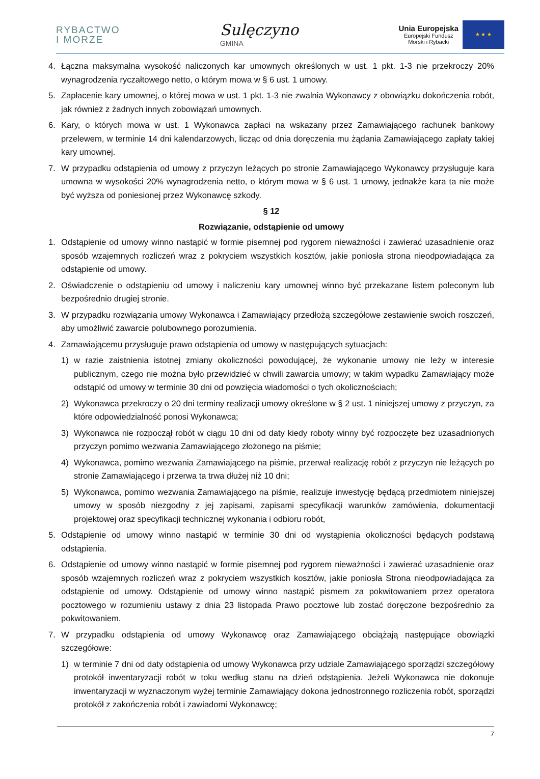RYBACTWO
I MORZE
Sulęczyno
GMINA
Unia Europejska
Europejski Fundusz
Morski i Rybacki
★ ★ ★
4. Łączna maksymalna wysokość naliczonych kar umownych określonych w ust. 1 pkt. 1-3 nie przekroczy 20% wynagrodzenia ryczałtowego netto, o którym mowa w § 6 ust. 1 umowy.
5. Zapłacenie kary umownej, o której mowa w ust. 1 pkt. 1-3 nie zwalnia Wykonawcy z obowiązku dokończenia robót, jak również z żadnych innych zobowiązań umownych.
6. Kary, o których mowa w ust. 1 Wykonawca zapłaci na wskazany przez Zamawiającego rachunek bankowy przelewem, w terminie 14 dni kalendarzowych, licząc od dnia doręczenia mu żądania Zamawiającego zapłaty takiej kary umownej.
7. W przypadku odstąpienia od umowy z przyczyn leżących po stronie Zamawiającego Wykonawcy przysługuje kara umowna w wysokości 20% wynagrodzenia netto, o którym mowa w § 6 ust. 1 umowy, jednakże kara ta nie może być wyższa od poniesionej przez Wykonawcę szkody.
§ 12
Rozwiązanie, odstąpienie od umowy
1. Odstąpienie od umowy winno nastąpić w formie pisemnej pod rygorem nieważności i zawierać uzasadnienie oraz sposób wzajemnych rozliczeń wraz z pokryciem wszystkich kosztów, jakie poniosła strona nieodpowiadająca za odstąpienie od umowy.
2. Oświadczenie o odstąpieniu od umowy i naliczeniu kary umownej winno być przekazane listem poleconym lub bezpośrednio drugiej stronie.
3. W przypadku rozwiązania umowy Wykonawca i Zamawiający przedłożą szczegółowe zestawienie swoich roszczeń, aby umożliwić zawarcie polubownego porozumienia.
4. Zamawiającemu przysługuje prawo odstąpienia od umowy w następujących sytuacjach:
1) w razie zaistnienia istotnej zmiany okoliczności powodującej, że wykonanie umowy nie leży w interesie publicznym, czego nie można było przewidzieć w chwili zawarcia umowy; w takim wypadku Zamawiający może odstąpić od umowy w terminie 30 dni od powzięcia wiadomości o tych okolicznościach;
2) Wykonawca przekroczy o 20 dni terminy realizacji umowy określone w § 2 ust. 1 niniejszej umowy z przyczyn, za które odpowiedzialność ponosi Wykonawca;
3) Wykonawca nie rozpoczął robót w ciągu 10 dni od daty kiedy roboty winny być rozpoczęte bez uzasadnionych przyczyn pomimo wezwania Zamawiającego złożonego na piśmie;
4) Wykonawca, pomimo wezwania Zamawiającego na piśmie, przerwał realizację robót z przyczyn nie leżących po stronie Zamawiającego i przerwa ta trwa dłużej niż 10 dni;
5) Wykonawca, pomimo wezwania Zamawiającego na piśmie, realizuje inwestycję będącą przedmiotem niniejszej umowy w sposób niezgodny z jej zapisami, zapisami specyfikacji warunków zamówienia, dokumentacji projektowej oraz specyfikacji technicznej wykonania i odbioru robót,
5. Odstąpienie od umowy winno nastąpić w terminie 30 dni od wystąpienia okoliczności będących podstawą odstąpienia.
6. Odstąpienie od umowy winno nastąpić w formie pisemnej pod rygorem nieważności i zawierać uzasadnienie oraz sposób wzajemnych rozliczeń wraz z pokryciem wszystkich kosztów, jakie poniosła Strona nieodpowiadająca za odstąpienie od umowy. Odstąpienie od umowy winno nastąpić pismem za pokwitowaniem przez operatora pocztowego w rozumieniu ustawy z dnia 23 listopada Prawo pocztowe lub zostać doręczone bezpośrednio za pokwitowaniem.
7. W przypadku odstąpienia od umowy Wykonawcę oraz Zamawiającego obciążają następujące obowiązki szczegółowe:
1) w terminie 7 dni od daty odstąpienia od umowy Wykonawca przy udziale Zamawiającego sporządzi szczegółowy protokół inwentaryzacji robót w toku według stanu na dzień odstąpienia. Jeżeli Wykonawca nie dokonuje inwentaryzacji w wyznaczonym wyżej terminie Zamawiający dokona jednostronnego rozliczenia robót, sporządzi protokół z zakończenia robót i zawiadomi Wykonawcę;
7